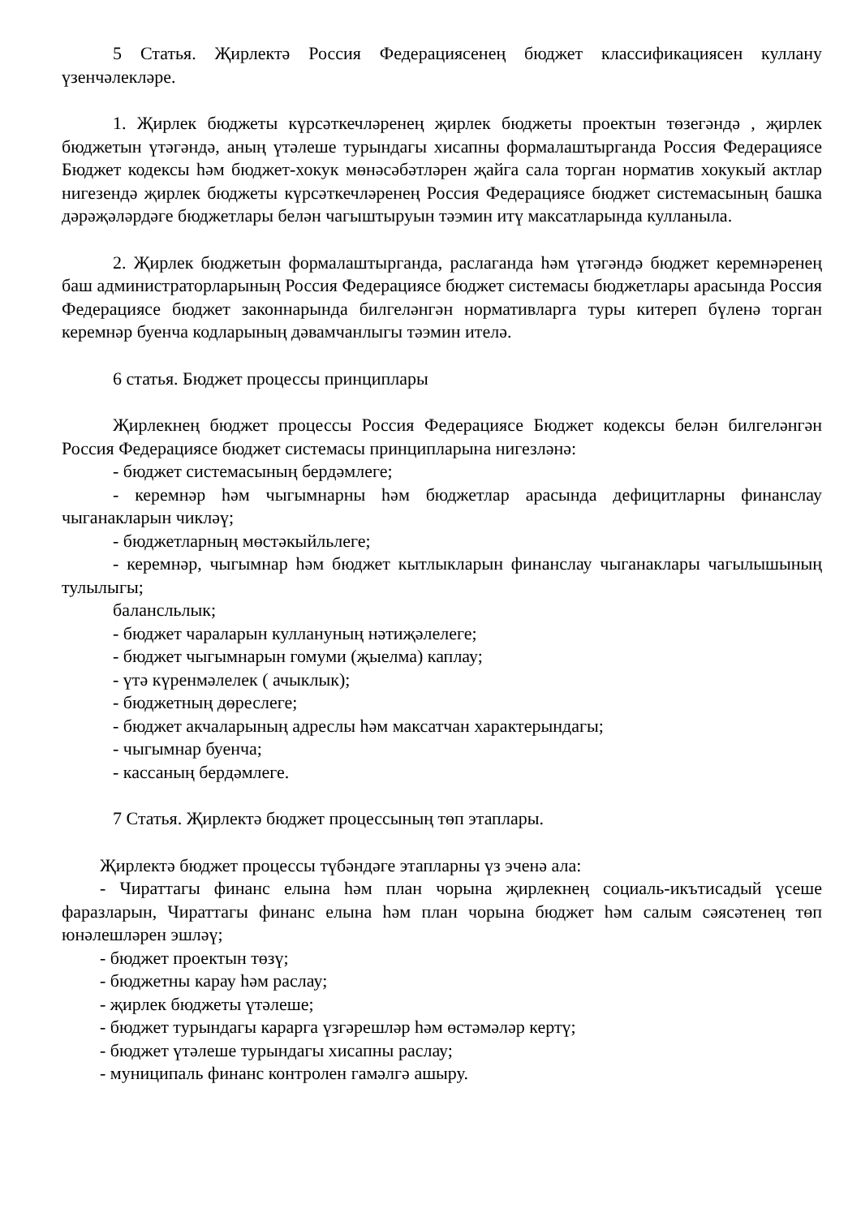5 Статья. Җирлектә Россия Федерациясенең бюджет классификациясен куллану үзенчәлекләре.
1. Җирлек бюджеты күрсәткечләренең җирлек бюджеты проектын төзегәндә , җирлек бюджетын үтәгәндә, аның үтәлеше турындагы хисапны формалаштырганда Россия Федерациясе Бюджет кодексы һәм бюджет-хокук мөнәсәбәтләрен җайга сала торган норматив хокукый актлар нигезендә җирлек бюджеты күрсәткечләренең Россия Федерациясе бюджет системасының башка дәрәҗәләрдәге бюджетлары белән чагыштыруын тәэмин итү максатларында кулланыла.
2. Җирлек бюджетын формалаштырганда, раслаганда һәм үтәгәндә бюджет керемнәренең баш администраторларының Россия Федерациясе бюджет системасы бюджетлары арасында Россия Федерациясе бюджет законнарында билгеләнгән нормативларга туры китереп бүленә торган керемнәр буенча кодларының дәвамчанлыгы тәэмин ителә.
6 статья. Бюджет процессы принциплары
Җирлекнең бюджет процессы Россия Федерациясе Бюджет кодексы белән билгеләнгән Россия Федерациясе бюджет системасы принципларына нигезләнә:
- бюджет системасының бердәмлеге;
- керемнәр һәм чыгымнарны һәм бюджетлар арасында дефицитларны финанслау чыганакларын чикләү;
- бюджетларның мөстәкыйльлеге;
- керемнәр, чыгымнар һәм бюджет кытлыкларын финанслау чыганаклары чагылышының тулылыгы;
балансльлык;
- бюджет чараларын куллануның нәтиҗәлелеге;
- бюджет чыгымнарын гомуми (җыелма) каплау;
- үтә күренмәлелек ( ачыклык);
- бюджетның дөреслеге;
- бюджет акчаларының адреслы һәм максатчан характерындагы;
- чыгымнар буенча;
- кассаның бердәмлеге.
7 Статья. Җирлектә бюджет процессының төп этаплары.
Җирлектә бюджет процессы түбәндәге этапларны үз эченә ала:
- Чираттагы финанс елына һәм план чорына җирлекнең социаль-икътисадый үсеше фаразларын, Чираттагы финанс елына һәм план чорына бюджет һәм салым сәясәтенең төп юнәлешләрен эшләү;
- бюджет проектын төзү;
- бюджетны карау һәм раслау;
- җирлек бюджеты үтәлеше;
- бюджет турындагы карарга үзгәрешләр һәм өстәмәләр кертү;
- бюджет үтәлеше турындагы хисапны раслау;
- муниципаль финанс контролен гамәлгә ашыру.